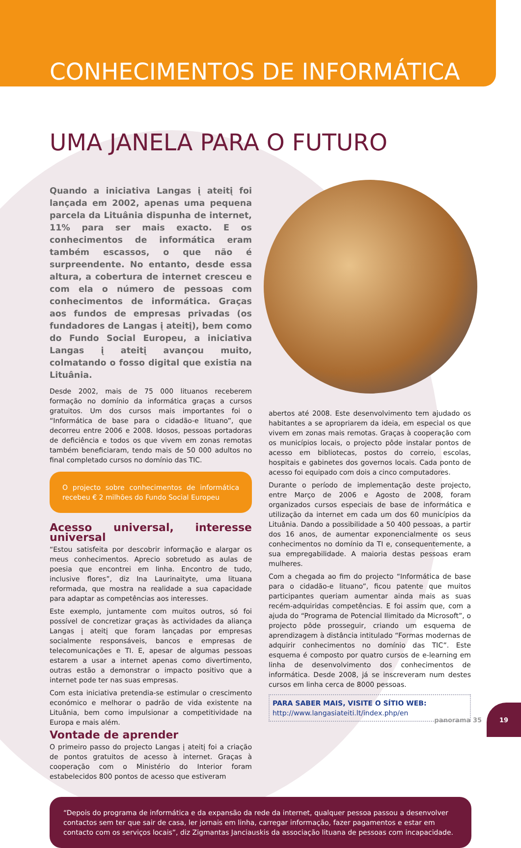CONHECIMENTOS DE INFORMÁTICA –
UMA JANELA PARA O FUTURO
Quando a iniciativa Langas į ateitį foi lançada em 2002, apenas uma pequena parcela da Lituânia dispunha de internet, 11% para ser mais exacto. E os conhecimentos de informática eram também escassos, o que não é surpreendente. No entanto, desde essa altura, a cobertura de internet cresceu e com ela o número de pessoas com conhecimentos de informática. Graças aos fundos de empresas privadas (os fundadores de Langas į ateitį), bem como do Fundo Social Europeu, a iniciativa Langas į ateitį avançou muito, colmatando o fosso digital que existia na Lituânia.
Desde 2002, mais de 75 000 lituanos receberem formação no domínio da informática graças a cursos gratuitos. Um dos cursos mais importantes foi o “Informática de base para o cidadão-e lituano”, que decorreu entre 2006 e 2008. Idosos, pessoas portadoras de deficiência e todos os que vivem em zonas remotas também beneficiaram, tendo mais de 50 000 adultos no final completado cursos no domínio das TIC.
O projecto sobre conhecimentos de informática recebeu € 2 milhões do Fundo Social Europeu
Acesso universal, interesse universal
“Estou satisfeita por descobrir informação e alargar os meus conhecimentos. Aprecio sobretudo as aulas de poesia que encontrei em linha. Encontro de tudo, inclusive flores”, diz Ina Laurinaityte, uma lituana reformada, que mostra na realidade a sua capacidade para adaptar as competências aos interesses.
Este exemplo, juntamente com muitos outros, só foi possível de concretizar graças às actividades da aliança Langas į ateitį que foram lançadas por empresas socialmente responsáveis, bancos e empresas de telecomunicações e TI. E, apesar de algumas pessoas estarem a usar a internet apenas como divertimento, outras estão a demonstrar o impacto positivo que a internet pode ter nas suas empresas.
Com esta iniciativa pretendia-se estimular o crescimento económico e melhorar o padrão de vida existente na Lituânia, bem como impulsionar a competitividade na Europa e mais além.
Vontade de aprender
O primeiro passo do projecto Langas į ateitį foi a criação de pontos gratuitos de acesso à internet. Graças à cooperação com o Ministério do Interior foram estabelecidos 800 pontos de acesso que estiveram
abertos até 2008. Este desenvolvimento tem ajudado os habitantes a se apropriarem da ideia, em especial os que vivem em zonas mais remotas. Graças à cooperação com os municípios locais, o projecto pôde instalar pontos de acesso em bibliotecas, postos do correio, escolas, hospitais e gabinetes dos governos locais. Cada ponto de acesso foi equipado com dois a cinco computadores.
Durante o período de implementação deste projecto, entre Março de 2006 e Agosto de 2008, foram organizados cursos especiais de base de informática e utilização da internet em cada um dos 60 municípios da Lituânia. Dando a possibilidade a 50 400 pessoas, a partir dos 16 anos, de aumentar exponencialmente os seus conhecimentos no domínio da TI e, consequentemente, a sua empregabilidade. A maioria destas pessoas eram mulheres.
Com a chegada ao fim do projecto “Informática de base para o cidadão-e lituano”, ficou patente que muitos participantes queriam aumentar ainda mais as suas recém-adquiridas competências. E foi assim que, com a ajuda do “Programa de Potencial Ilimitado da Microsoft”, o projecto pôde prosseguir, criando um esquema de aprendizagem à distância intitulado “Formas modernas de adquirir conhecimentos no domínio das TIC”. Este esquema é composto por quatro cursos de e-learning em linha de desenvolvimento dos conhecimentos de informática. Desde 2008, já se inscreveram num destes cursos em linha cerca de 8000 pessoas.
PARA SABER MAIS, VISITE O SÍTIO WEB:
http://www.langasiateiti.lt/index.php/en
“Depois do programa de informática e da expansão da rede da internet, qualquer pessoa passou a desenvolver contactos sem ter que sair de casa, ler jornais em linha, carregar informação, fazer pagamentos e estar em contacto com os serviços locais”, diz Zigmantas Janciauskis da associação lituana de pessoas com incapacidade.
panorama 35 19